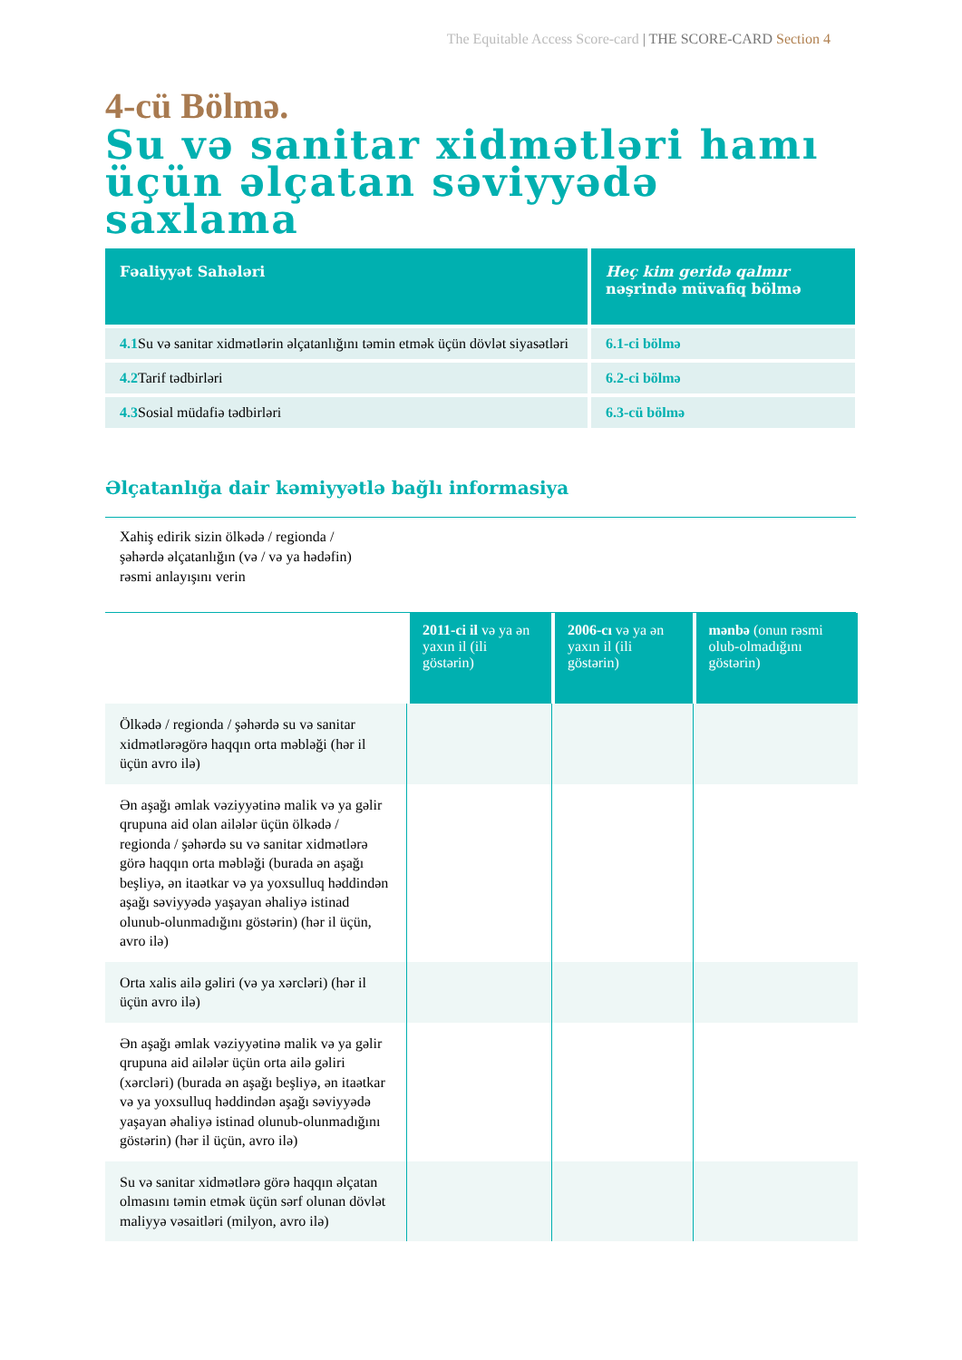The Equitable Access Score-card | THE SCORE-CARD Section 4
4-cü Bölmə.
Su və sanitar xidmətləri hamı üçün əlçatan səviyyədə saxlama
| Fəaliyyət Sahələri | Heç kim geridə qalmır nəşrində müvafiq bölmə |
| --- | --- |
| 4.1 Su və sanitar xidmətlərin əlçatanlığını təmin etmək üçün dövlət siyasətləri | 6.1-ci bölmə |
| 4.2 Tarif tədbirləri | 6.2-ci bölmə |
| 4.3 Sosial müdafiə tədbirləri | 6.3-cü bölmə |
Əlçatanlığa dair kəmiyyətlə bağlı informasiya
Xahiş edirik sizin ölkədə / regionda /
şəhərdə əlçatanlığın (və / və ya hədəfin)
rəsmi anlayışını verin
| | 2011-ci il və ya ən yaxın il (ili göstərin) | 2006-cı və ya ən yaxın il (ili göstərin) | mənbə (onun rəsmi olub-olmadığını göstərin) |
| --- | --- | --- | --- |
| Ölkədə / regionda / şəhərdə su və sanitar xidmətlərəgörə haqqın orta məbləği (hər il üçün avro ilə) | | | |
| Ən aşağı əmlak vəziyyətinə malik və ya gəlir qrupuna aid olan ailələr üçün ölkədə / regionda / şəhərdə su və sanitar xidmətlərə görə haqqın orta məbləği (burada ən aşağı beşliyə, ən itaətkar və ya yoxsulluq həddindən aşağı səviyyədə yaşayan əhaliyə istinad olunub-olunmadığını göstərin) (hər il üçün, avro ilə) | | | |
| Orta xalis ailə gəliri (və ya xərcləri) (hər il üçün avro ilə) | | | |
| Ən aşağı əmlak vəziyyətinə malik və ya gəlir qrupuna aid ailələr üçün orta ailə gəliri (xərcləri) (burada ən aşağı beşliyə, ən itaətkar və ya yoxsulluq həddindən aşağı səviyyədə yaşayan əhaliyə istinad olunub-olunmadığını göstərin) (hər il üçün, avro ilə) | | | |
| Su və sanitar xidmətlərə görə haqqın əlçatan olmasını təmin etmək üçün sərf olunan dövlət maliyyə vəsaitləri (milyon, avro ilə) | | | |